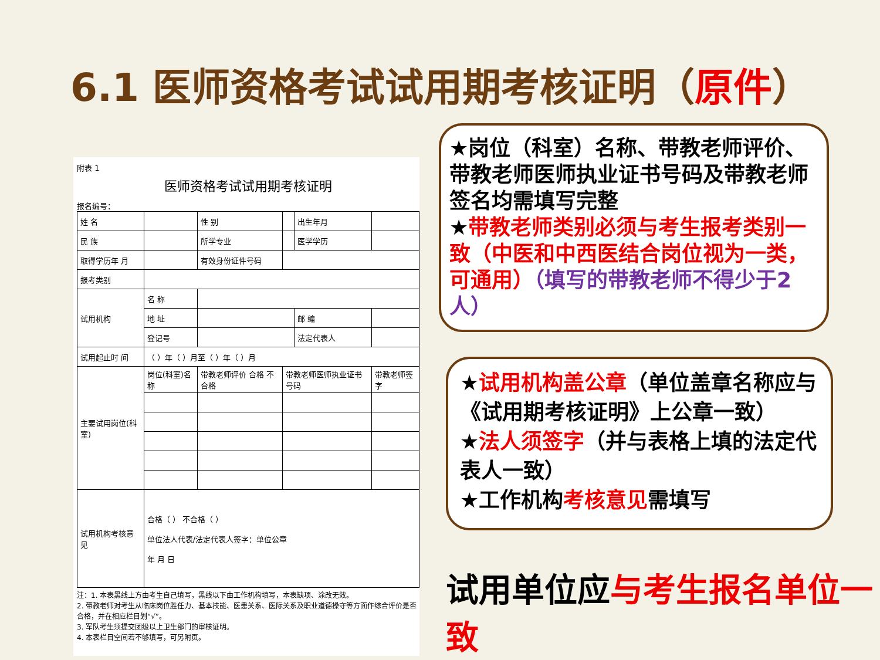6.1 医师资格考试试用期考核证明（原件）
附表 1
医师资格考试试用期考核证明
报名编号：
| 姓 名 | | 性 别 | | 出生年月 | |
| 民 族 | | 所学专业 | | 医学学历 | |
| 取得学历年 月 | | 有效身份证件号码 | | | |
| 报考类别 | | | | | |
| 试用机构 | 名 称 | | | | |
| | 地 址 | | | 邮 编 | |
| | 登记号 | | | 法定代表人 | |
| 试用起止时 间 | （ ）年（ ）月至（ ）年（ ）月 | | | | |
| 主要试用岗位(科室) | 岗位(科室)名称 | 带教老师评价 合格 不合格 | 带教老师医师执业证书号码 | | 带教老师签字 |
| 试用机构考核意见 | 合格（ ） 不合格（ ） 单位法人代表/法定代表人签字：单位公章 年 月 日 | | | | |
注：1. 本表黑线上方由考生自己填写，黑线以下由工作机构填写，本表缺项、涂改无效。
2. 带教老师对考生从临床岗位胜任力、基本技能、医患关系、医际关系及职业道德操守等方面作综合评价是否合格，并在相应栏目划“√”。
3. 军队考生须提交团级以上卫生部门的审核证明。
4. 本表栏目空间若不够填写，可另附页。
★岗位（科室）名称、带教老师评价、带教老师医师执业证书号码及带教老师签名均需填写完整
★带教老师类别必须与考生报考类别一致（中医和中西医结合岗位视为一类，可通用）（填写的带教老师不得少于2人）
★试用机构盖公章（单位盖章名称应与《试用期考核证明》上公章一致）
★法人须签字（并与表格上填的法定代表人一致）
★工作机构考核意见需填写
试用单位应与考生报名单位一致